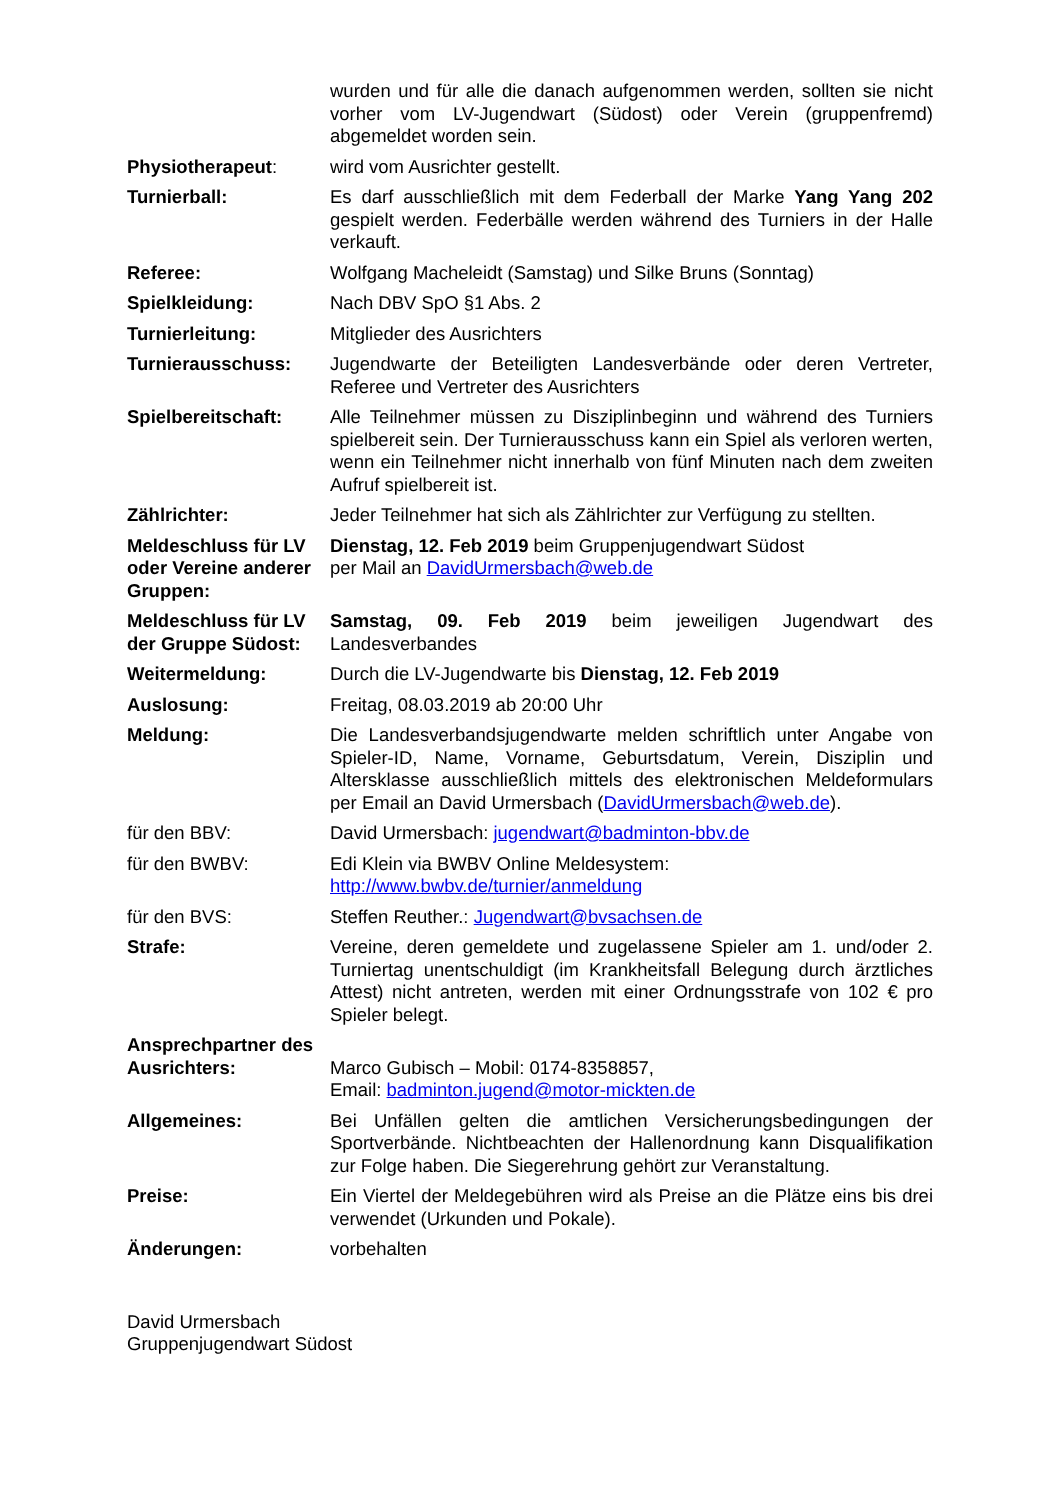wurden und für alle die danach aufgenommen werden, sollten sie nicht vorher vom LV-Jugendwart (Südost) oder Verein (gruppenfremd) abgemeldet worden sein.
Physiotherapeut: wird vom Ausrichter gestellt.
Turnierball: Es darf ausschließlich mit dem Federball der Marke Yang Yang 202 gespielt werden. Federbälle werden während des Turniers in der Halle verkauft.
Referee: Wolfgang Macheleidt (Samstag) und Silke Bruns (Sonntag)
Spielkleidung: Nach DBV SpO §1 Abs. 2
Turnierleitung: Mitglieder des Ausrichters
Turnierausschuss: Jugendwarte der Beteiligten Landesverbände oder deren Vertreter, Referee und Vertreter des Ausrichters
Spielbereitschaft: Alle Teilnehmer müssen zu Disziplinbeginn und während des Turniers spielbereit sein. Der Turnierausschuss kann ein Spiel als verloren werten, wenn ein Teilnehmer nicht innerhalb von fünf Minuten nach dem zweiten Aufruf spielbereit ist.
Zählrichter: Jeder Teilnehmer hat sich als Zählrichter zur Verfügung zu stellten.
Meldeschluss für LV oder Vereine anderer Gruppen:
Dienstag, 12. Feb 2019 beim Gruppenjugendwart Südost
per Mail an DavidUrmersbach@web.de
Meldeschluss für LV der Gruppe Südost:
Samstag, 09. Feb 2019 beim jeweiligen Jugendwart des Landesverbandes
Weitermeldung: Durch die LV-Jugendwarte bis Dienstag, 12. Feb 2019
Auslosung: Freitag, 08.03.2019 ab 20:00 Uhr
Meldung: Die Landesverbandsjugendwarte melden schriftlich unter Angabe von Spieler-ID, Name, Vorname, Geburtsdatum, Verein, Disziplin und Altersklasse ausschließlich mittels des elektronischen Meldeformulars per Email an David Urmersbach (DavidUrmersbach@web.de).
für den BBV: David Urmersbach: jugendwart@badminton-bbv.de
für den BWBV: Edi Klein via BWBV Online Meldesystem:
http://www.bwbv.de/turnier/anmeldung
für den BVS: Steffen Reuther.: Jugendwart@bvsachsen.de
Strafe: Vereine, deren gemeldete und zugelassene Spieler am 1. und/oder 2. Turniertag unentschuldigt (im Krankheitsfall Belegung durch ärztliches Attest) nicht antreten, werden mit einer Ordnungsstrafe von 102 € pro Spieler belegt.
Ansprechpartner des Ausrichters:
Marco Gubisch – Mobil: 0174-8358857,
Email: badminton.jugend@motor-mickten.de
Allgemeines: Bei Unfällen gelten die amtlichen Versicherungsbedingungen der Sportverbände. Nichtbeachten der Hallenordnung kann Disqualifikation zur Folge haben. Die Siegerehrung gehört zur Veranstaltung.
Preise: Ein Viertel der Meldegebühren wird als Preise an die Plätze eins bis drei verwendet (Urkunden und Pokale).
Änderungen: vorbehalten
David Urmersbach
Gruppenjugendwart Südost